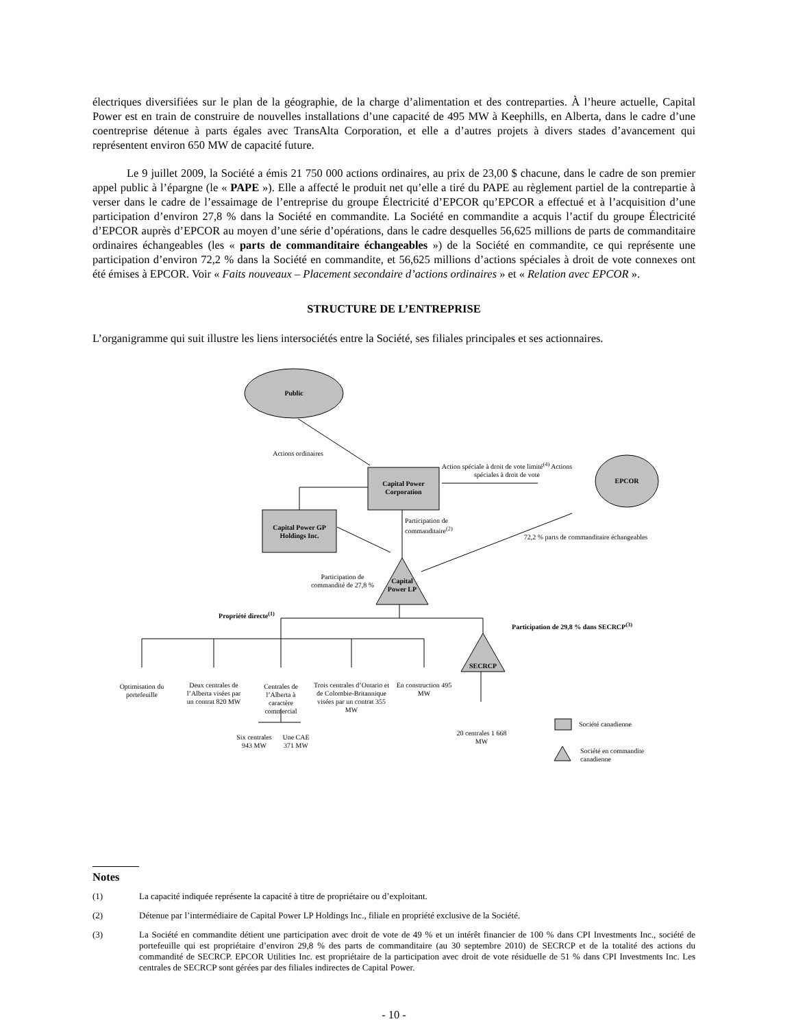électriques diversifiées sur le plan de la géographie, de la charge d’alimentation et des contreparties. À l’heure actuelle, Capital Power est en train de construire de nouvelles installations d’une capacité de 495 MW à Keephills, en Alberta, dans le cadre d’une coentreprise détenue à parts égales avec TransAlta Corporation, et elle a d’autres projets à divers stades d’avancement qui représentent environ 650 MW de capacité future.
Le 9 juillet 2009, la Société a émis 21 750 000 actions ordinaires, au prix de 23,00 $ chacune, dans le cadre de son premier appel public à l’épargne (le « PAPE »). Elle a affecté le produit net qu’elle a tiré du PAPE au règlement partiel de la contrepartie à verser dans le cadre de l’essaimage de l’entreprise du groupe Électricité d’EPCOR qu’EPCOR a effectué et à l’acquisition d’une participation d’environ 27,8 % dans la Société en commandite. La Société en commandite a acquis l’actif du groupe Électricité d’EPCOR auprès d’EPCOR au moyen d’une série d’opérations, dans le cadre desquelles 56,625 millions de parts de commanditaire ordinaires échangeables (les « parts de commanditaire échangeables ») de la Société en commandite, ce qui représente une participation d’environ 72,2 % dans la Société en commandite, et 56,625 millions d’actions spéciales à droit de vote connexes ont été émises à EPCOR. Voir « Faits nouveaux – Placement secondaire d’actions ordinaires » et « Relation avec EPCOR ».
STRUCTURE DE L’ENTREPRISE
L’organigramme qui suit illustre les liens intersociétés entre la Société, ses filiales principales et ses actionnaires.
Public
Actions ordinaires
Action spéciale à droit de vote limité<sup>(4)</sup> Actions spéciales à droit de vote
Capital Power Corporation
EPCOR
Capital Power GP Holdings Inc.
Participation de commanditaire<sup>(2)</sup>
72,2 % parts de commanditaire échangeables
Participation de commandité de 27,8 %
Capital Power LP
Propriété directe<sup>(1)</sup>
Participation de 29,8 % dans SECRCP<sup>(3)</sup>
Optimisation du portefeuille
Deux centrales de l’Alberta visées par un contrat 820 MW
Centrales de l’Alberta à caractère commercial
Trois centrales d’Ontario et de Colombie-Britannique visées par un contrat 355 MW
En construction 495 MW
SECRCP
Six centrales 943 MW
Une CAE 371 MW
20 centrales 1 668 MW
Société canadienne
Société en commandite canadienne
Notes
(1) La capacité indiquée représente la capacité à titre de propriétaire ou d’exploitant.
(2) Détenue par l’intermédiaire de Capital Power LP Holdings Inc., filiale en propriété exclusive de la Société.
(3) La Société en commandite détient une participation avec droit de vote de 49 % et un intérêt financier de 100 % dans CPI Investments Inc., société de portefeuille qui est propriétaire d’environ 29,8 % des parts de commanditaire (au 30 septembre 2010) de SECRCP et de la totalité des actions du commandité de SECRCP. EPCOR Utilities Inc. est propriétaire de la participation avec droit de vote résiduelle de 51 % dans CPI Investments Inc. Les centrales de SECRCP sont gérées par des filiales indirectes de Capital Power.
- 10 -